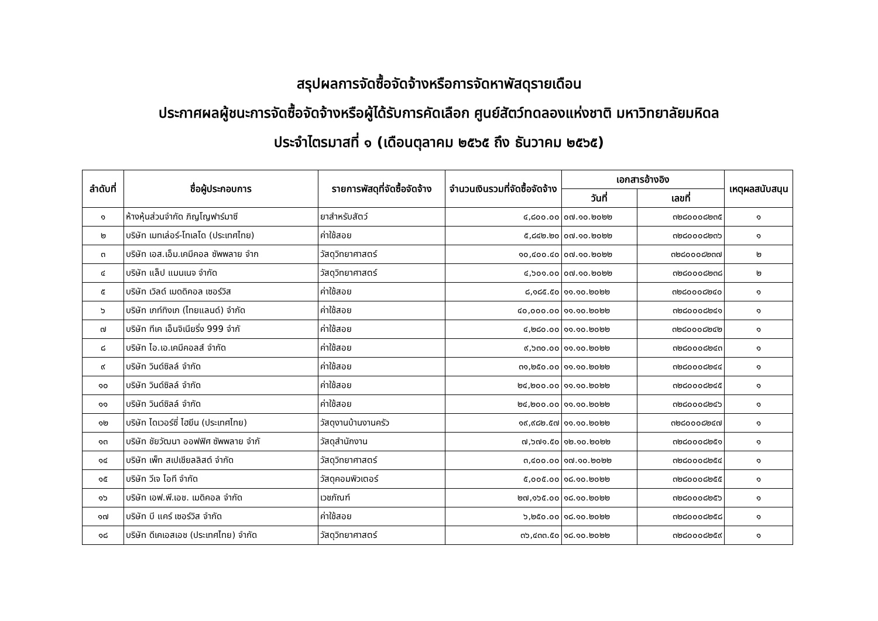สรุปผลการจัดซื้อจัดจ้างหรือการจัดหาพัสดุรายเดือน
ประกาศผลผู้ชนะการจัดซื้อจัดจ้างหรือผู้ได้รับการคัดเลือก ศูนย์สัตว์ทดลองแห่งชาติ มหาวิทยาลัยมหิดล
ประจำไตรมาสที่ ๑ (เดือนตุลาคม ๒๕๖๕ ถึง ธันวาคม ๒๕๖๕)
| ลำดับที่ | ชื่อผู้ประกอบการ | รายการพัสดุที่จัดซื้อจัดจ้าง | จำนวนเงินรวมที่จัดซื้อจัดจ้าง | เอกสารอ้างอิง | | เหตุผลสนับสนุน |
| --- | --- | --- | --- | --- | --- | --- |
| | | | | วันที่ | เลขที่ | |
| ๑ | ห้างหุ้นส่วนจำกัด ภิญโญฟาร์มาซี | ยาสำหรับสัตว์ | ๔,๘๐๐.๐๐ | ๐๗.๑๐.๒๐๒๒ | ๓๒๘๐๐๐๘๒๓๕ | ๑ |
| ๒ | บริษัท เมทเล่อร์-โทเลโด (ประเทศไทย) | ค่าใช้สอย | ๕,๘๔๒.๒๐ | ๐๗.๑๐.๒๐๒๒ | ๓๒๘๐๐๐๘๒๓๖ | ๑ |
| ๓ | บริษัท เอส.เอ็ม.เคมีคอล ซัพพลาย จำก | วัสดุวิทยาศาสตร์ | ๑๐,๔๐๐.๔๐ | ๐๗.๑๐.๒๐๒๒ | ๓๒๘๐๐๐๘๒๓๗ | ๒ |
| ๔ | บริษัท แล็ป แมนเนจ จำกัด | วัสดุวิทยาศาสตร์ | ๔,๖๐๑.๐๐ | ๐๗.๑๐.๒๐๒๒ | ๓๒๘๐๐๐๘๒๓๘ | ๒ |
| ๕ | บริษัท เวิลด์ เมดดิคอล เซอร์วิส | ค่าใช้สอย | ๘,๑๘๕.๕๐ | ๑๑.๑๐.๒๐๒๒ | ๓๒๘๐๐๐๘๒๔๐ | ๑ |
| ๖ | บริษัท เกท์ทิงเก (ไทยแลนด์) จำกัด | ค่าใช้สอย | ๔๐,๐๐๐.๐๐ | ๑๑.๑๐.๒๐๒๒ | ๓๒๘๐๐๐๘๒๔๑ | ๑ |
| ๗ | บริษัท ทีเค เอ็นจิเนียริ่ง 999 จำกั | ค่าใช้สอย | ๔,๒๘๐.๐๐ | ๑๑.๑๐.๒๐๒๒ | ๓๒๘๐๐๐๘๒๔๒ | ๑ |
| ๘ | บริษัท ไอ.เอ.เคมีคอลส์ จำกัด | ค่าใช้สอย | ๙,๖๓๐.๐๐ | ๑๑.๑๐.๒๐๒๒ | ๓๒๘๐๐๐๘๒๔๓ | ๑ |
| ๙ | บริษัท วินด์ซิลล์ จำกัด | ค่าใช้สอย | ๓๑,๒๕๐.๐๐ | ๑๑.๑๐.๒๐๒๒ | ๓๒๘๐๐๐๘๒๔๔ | ๑ |
| ๑๐ | บริษัท วินด์ซิลล์ จำกัด | ค่าใช้สอย | ๒๔,๒๐๐.๐๐ | ๑๑.๑๐.๒๐๒๒ | ๓๒๘๐๐๐๘๒๔๕ | ๑ |
| ๑๑ | บริษัท วินด์ซิลล์ จำกัด | ค่าใช้สอย | ๒๔,๒๐๐.๐๐ | ๑๑.๑๐.๒๐๒๒ | ๓๒๘๐๐๐๘๒๔๖ | ๑ |
| ๑๒ | บริษัท ไดเวอร์ซี่ ไฮยีน (ประเทศไทย) | วัสดุงานบ้านงานครัว | ๑๙,๙๘๒.๕๗ | ๑๑.๑๐.๒๐๒๒ | ๓๒๘๐๐๐๘๒๔๗ | ๑ |
| ๑๓ | บริษัท ชัยวัฒนา ออฟฟิศ ซัพพลาย จำกั | วัสดุสำนักงาน | ๗,๖๗๑.๕๐ | ๑๒.๑๐.๒๐๒๒ | ๓๒๘๐๐๐๘๒๕๑ | ๑ |
| ๑๔ | บริษัท เพ็ท สเปเชียลลิสต์ จำกัด | วัสดุวิทยาศาสตร์ | ๓,๔๐๐.๐๐ | ๑๗.๑๐.๒๐๒๒ | ๓๒๘๐๐๐๘๒๕๔ | ๑ |
| ๑๕ | บริษัท วีเจ ไอที จำกัด | วัสดุคอมพิวเตอร์ | ๕,๐๐๕.๐๐ | ๑๘.๑๐.๒๐๒๒ | ๓๒๘๐๐๐๘๒๕๕ | ๑ |
| ๑๖ | บริษัท เอฟ.พี.เอช. เมดิคอล จำกัด | เวชภัณฑ์ | ๒๗,๑๖๕.๐๐ | ๑๘.๑๐.๒๐๒๒ | ๓๒๘๐๐๐๘๒๕๖ | ๑ |
| ๑๗ | บริษัท บี แคร์ เซอร์วิส จำกัด | ค่าใช้สอย | ๖,๒๕๐.๐๐ | ๑๘.๑๐.๒๐๒๒ | ๓๒๘๐๐๐๘๒๕๘ | ๑ |
| ๑๘ | บริษัท ดีเคเอสเอช (ประเทศไทย) จำกัด | วัสดุวิทยาศาสตร์ | ๓๖,๔๓๓.๕๐ | ๑๘.๑๐.๒๐๒๒ | ๓๒๘๐๐๐๘๒๕๙ | ๑ |